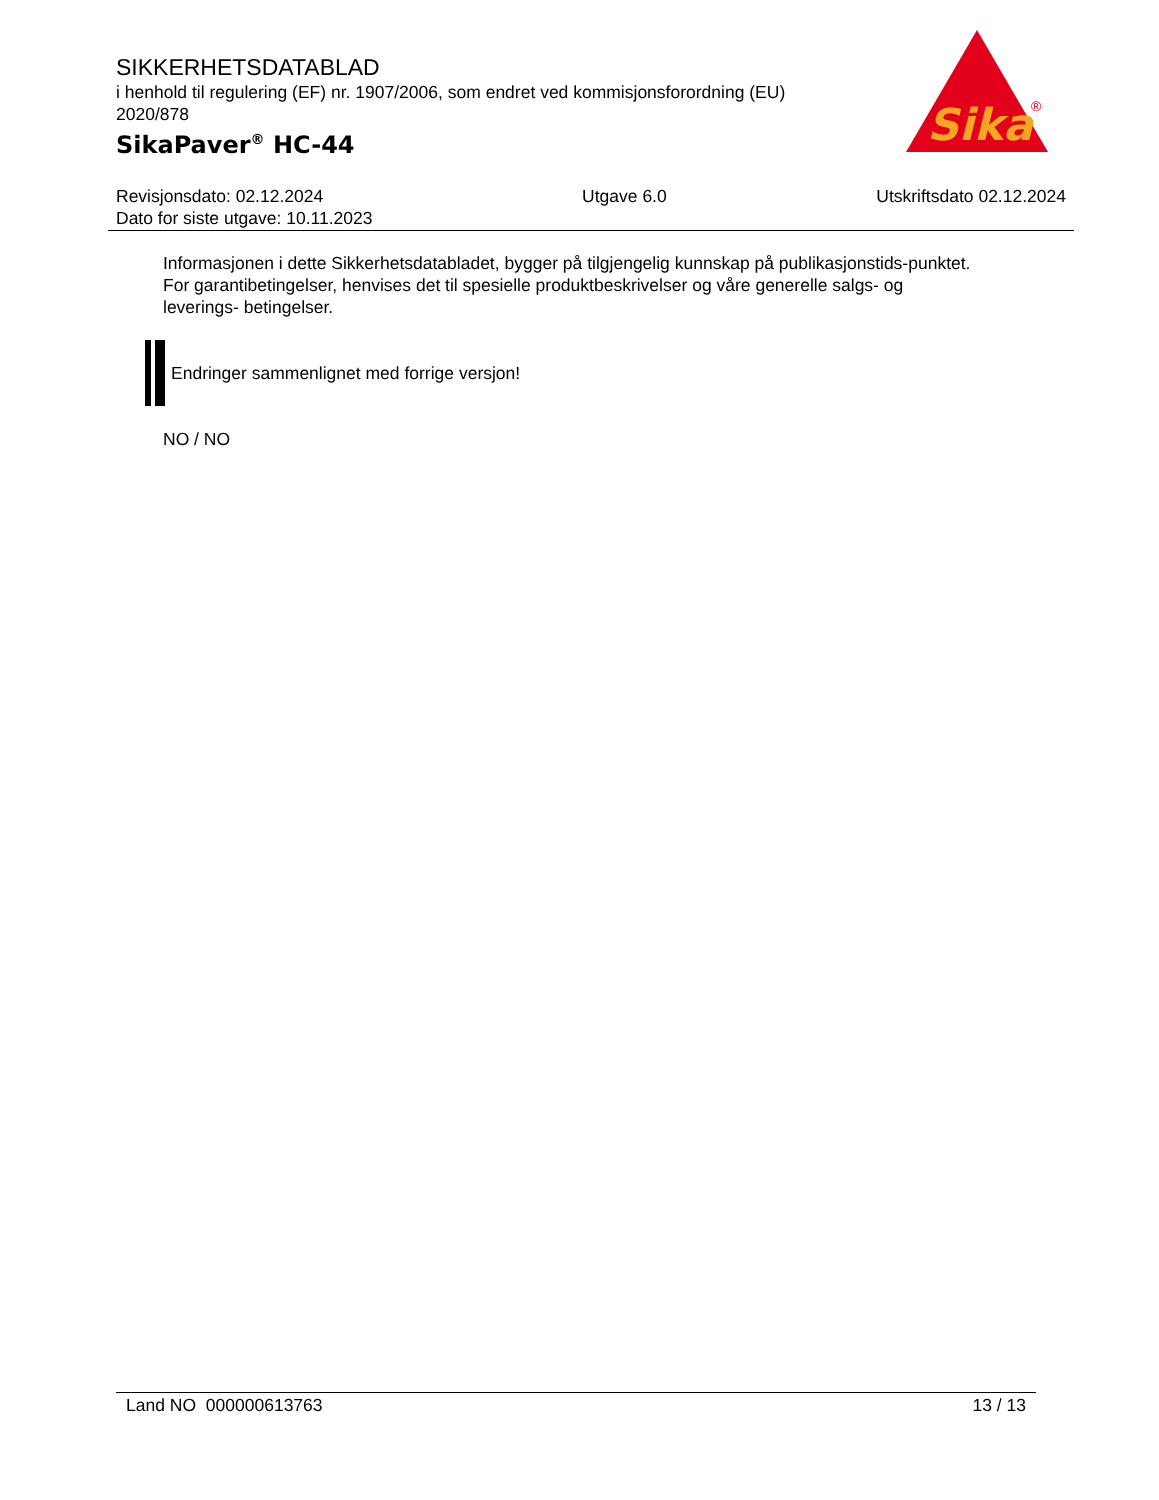SIKKERHETSDATABLAD
i henhold til regulering (EF) nr. 1907/2006, som endret ved kommisjonsforordning (EU) 2020/878
SikaPaver<sup>®</sup> HC-44
Sika
®
Revisjonsdato: 02.12.2024
Dato for siste utgave: 10.11.2023
Utgave 6.0 Utskriftsdato 02.12.2024
Informasjonen i dette Sikkerhetsdatabladet, bygger på tilgjengelig kunnskap på publikasjonstids-punktet. For garantibetingelser, henvises det til spesielle produktbeskrivelser og våre generelle salgs- og leverings- betingelser.
Endringer sammenlignet med forrige versjon!
NO / NO
Land NO 000000613763 13 / 13